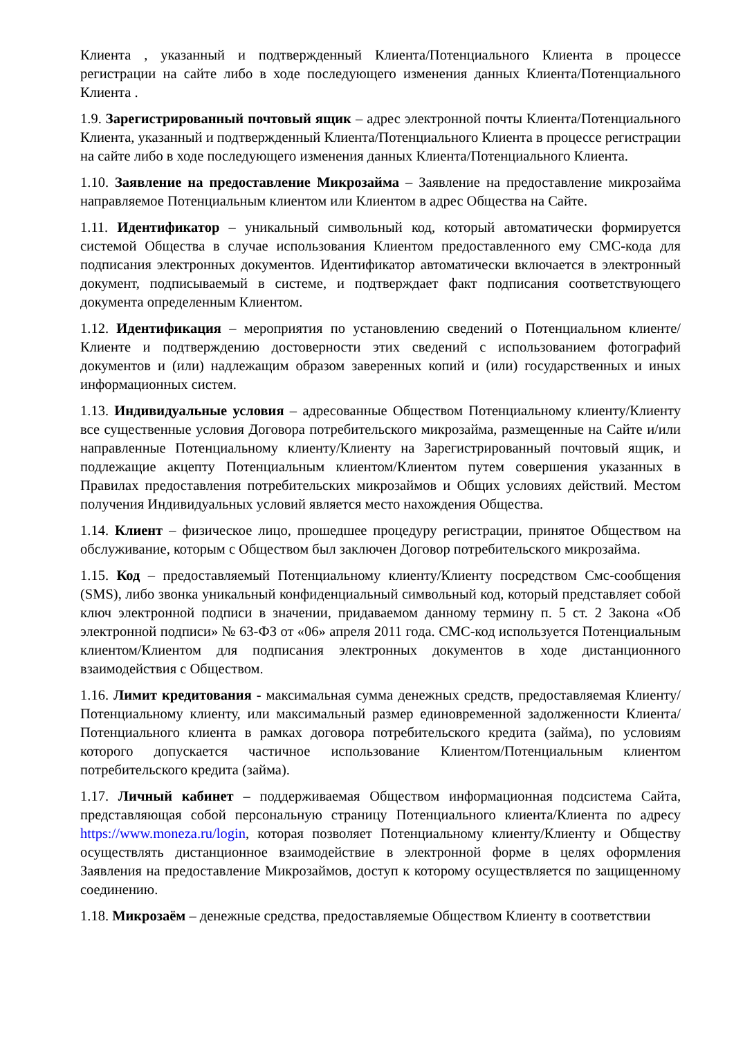Клиента , указанный и подтвержденный Клиента/Потенциального Клиента в процессе регистрации на сайте либо в ходе последующего изменения данных Клиента/Потенциального Клиента .
1.9. Зарегистрированный почтовый ящик – адрес электронной почты Клиента/Потенциального Клиента, указанный и подтвержденный Клиента/Потенциального Клиента в процессе регистрации на сайте либо в ходе последующего изменения данных Клиента/Потенциального Клиента.
1.10. Заявление на предоставление Микрозайма – Заявление на предоставление микрозайма направляемое Потенциальным клиентом или Клиентом в адрес Общества на Сайте.
1.11. Идентификатор – уникальный символьный код, который автоматически формируется системой Общества в случае использования Клиентом предоставленного ему СМС-кода для подписания электронных документов. Идентификатор автоматически включается в электронный документ, подписываемый в системе, и подтверждает факт подписания соответствующего документа определенным Клиентом.
1.12. Идентификация – мероприятия по установлению сведений о Потенциальном клиенте/Клиенте и подтверждению достоверности этих сведений с использованием фотографий документов и (или) надлежащим образом заверенных копий и (или) государственных и иных информационных систем.
1.13. Индивидуальные условия – адресованные Обществом Потенциальному клиенту/Клиенту все существенные условия Договора потребительского микрозайма, размещенные на Сайте и/или направленные Потенциальному клиенту/Клиенту на Зарегистрированный почтовый ящик, и подлежащие акцепту Потенциальным клиентом/Клиентом путем совершения указанных в Правилах предоставления потребительских микрозаймов и Общих условиях действий. Местом получения Индивидуальных условий является место нахождения Общества.
1.14. Клиент – физическое лицо, прошедшее процедуру регистрации, принятое Обществом на обслуживание, которым с Обществом был заключен Договор потребительского микрозайма.
1.15. Код – предоставляемый Потенциальному клиенту/Клиенту посредством Смс-сообщения (SMS), либо звонка уникальный конфиденциальный символьный код, который представляет собой ключ электронной подписи в значении, придаваемом данному термину п. 5 ст. 2 Закона «Об электронной подписи» № 63-ФЗ от «06» апреля 2011 года. СМС-код используется Потенциальным клиентом/Клиентом для подписания электронных документов в ходе дистанционного взаимодействия с Обществом.
1.16. Лимит кредитования - максимальная сумма денежных средств, предоставляемая Клиенту/Потенциальному клиенту, или максимальный размер единовременной задолженности Клиента/Потенциального клиента в рамках договора потребительского кредита (займа), по условиям которого допускается частичное использование Клиентом/Потенциальным клиентом потребительского кредита (займа).
1.17. Личный кабинет – поддерживаемая Обществом информационная подсистема Сайта, представляющая собой персональную страницу Потенциального клиента/Клиента по адресу https://www.moneza.ru/login, которая позволяет Потенциальному клиенту/Клиенту и Обществу осуществлять дистанционное взаимодействие в электронной форме в целях оформления Заявления на предоставление Микрозаймов, доступ к которому осуществляется по защищенному соединению.
1.18. Микрозаём – денежные средства, предоставляемые Обществом Клиенту в соответствии